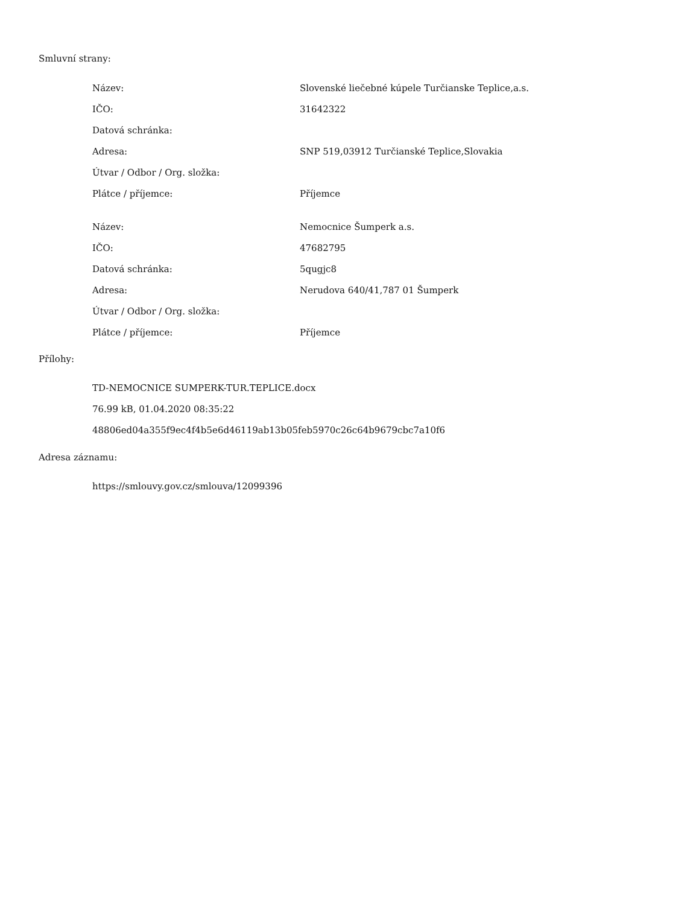Smluvní strany:
| Název: | Slovenské liečebné kúpele Turčianske Teplice,a.s. |
| IČO: | 31642322 |
| Datová schránka: | |
| Adresa: | SNP 519,03912 Turčianské Teplice,Slovakia |
| Útvar / Odbor / Org. složka: | |
| Plátce / příjemce: | Příjemce |
| Název: | Nemocnice Šumperk a.s. |
| IČO: | 47682795 |
| Datová schránka: | 5qugjc8 |
| Adresa: | Nerudova 640/41,787 01 Šumperk |
| Útvar / Odbor / Org. složka: | |
| Plátce / příjemce: | Příjemce |
Přílohy:
TD-NEMOCNICE SUMPERK-TUR.TEPLICE.docx
76.99 kB, 01.04.2020 08:35:22
48806ed04a355f9ec4f4b5e6d46119ab13b05feb5970c26c64b9679cbc7a10f6
Adresa záznamu:
https://smlouvy.gov.cz/smlouva/12099396